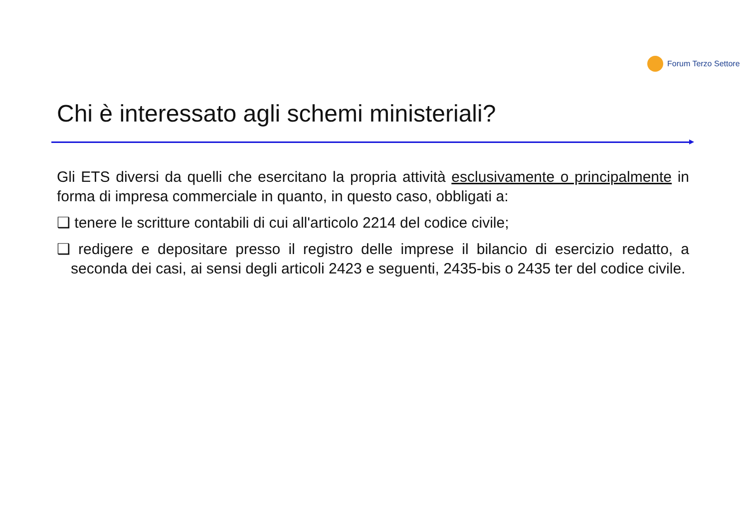Forum Terzo Settore
Chi è interessato agli schemi ministeriali?
Gli ETS diversi da quelli che esercitano la propria attività esclusivamente o principalmente in forma di impresa commerciale in quanto, in questo caso, obbligati a:
❑ tenere le scritture contabili di cui all'articolo 2214 del codice civile;
❑ redigere e depositare presso il registro delle imprese il bilancio di esercizio redatto, a seconda dei casi, ai sensi degli articoli 2423 e seguenti, 2435-bis o 2435 ter del codice civile.